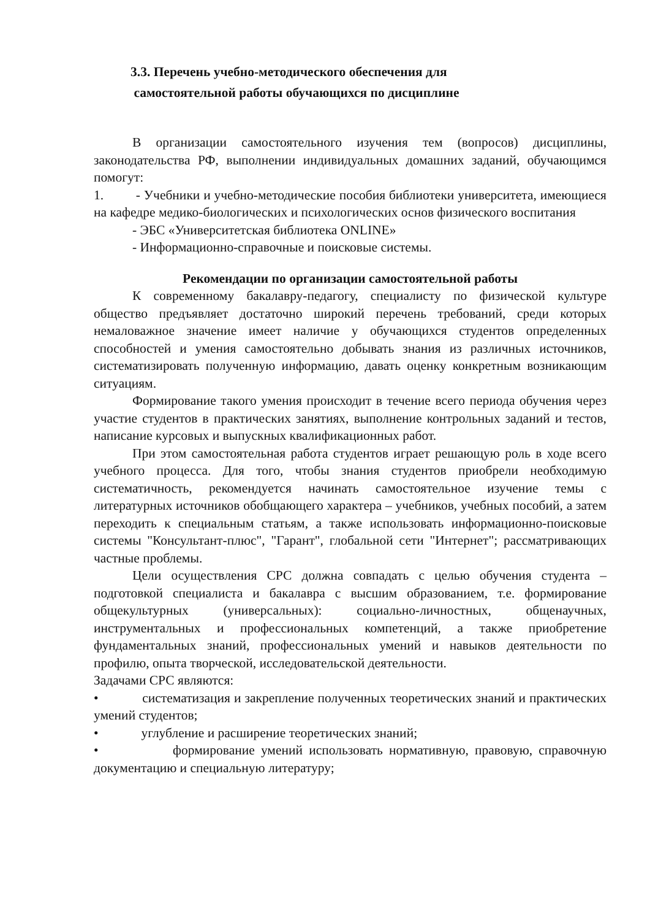3.3. Перечень учебно-методического обеспечения для
самостоятельной работы обучающихся по дисциплине
В организации самостоятельного изучения тем (вопросов) дисциплины, законодательства РФ, выполнении индивидуальных домашних заданий, обучающимся помогут:
1. - Учебники и учебно-методические пособия библиотеки университета, имеющиеся на кафедре медико-биологических и психологических основ физического воспитания
- ЭБС «Университетская библиотека ONLINE»
- Информационно-справочные и поисковые системы.
Рекомендации по организации самостоятельной работы
К современному бакалавру-педагогу, специалисту по физической культуре общество предъявляет достаточно широкий перечень требований, среди которых немаловажное значение имеет наличие у обучающихся студентов определенных способностей и умения самостоятельно добывать знания из различных источников, систематизировать полученную информацию, давать оценку конкретным возникающим ситуациям.
Формирование такого умения происходит в течение всего периода обучения через участие студентов в практических занятиях, выполнение контрольных заданий и тестов, написание курсовых и выпускных квалификационных работ.
При этом самостоятельная работа студентов играет решающую роль в ходе всего учебного процесса. Для того, чтобы знания студентов приобрели необходимую систематичность, рекомендуется начинать самостоятельное изучение темы с литературных источников обобщающего характера – учебников, учебных пособий, а затем переходить к специальным статьям, а также использовать информационно-поисковые системы "Консультант-плюс", "Гарант", глобальной сети "Интернет"; рассматривающих частные проблемы.
Цели осуществления СРС должна совпадать с целью обучения студента – подготовкой специалиста и бакалавра с высшим образованием, т.е. формирование общекультурных (универсальных): социально-личностных, общенаучных, инструментальных и профессиональных компетенций, а также приобретение фундаментальных знаний, профессиональных умений и навыков деятельности по профилю, опыта творческой, исследовательской деятельности.
Задачами СРС являются:
• систематизация и закрепление полученных теоретических знаний и практических умений студентов;
• углубление и расширение теоретических знаний;
• формирование умений использовать нормативную, правовую, справочную документацию и специальную литературу;